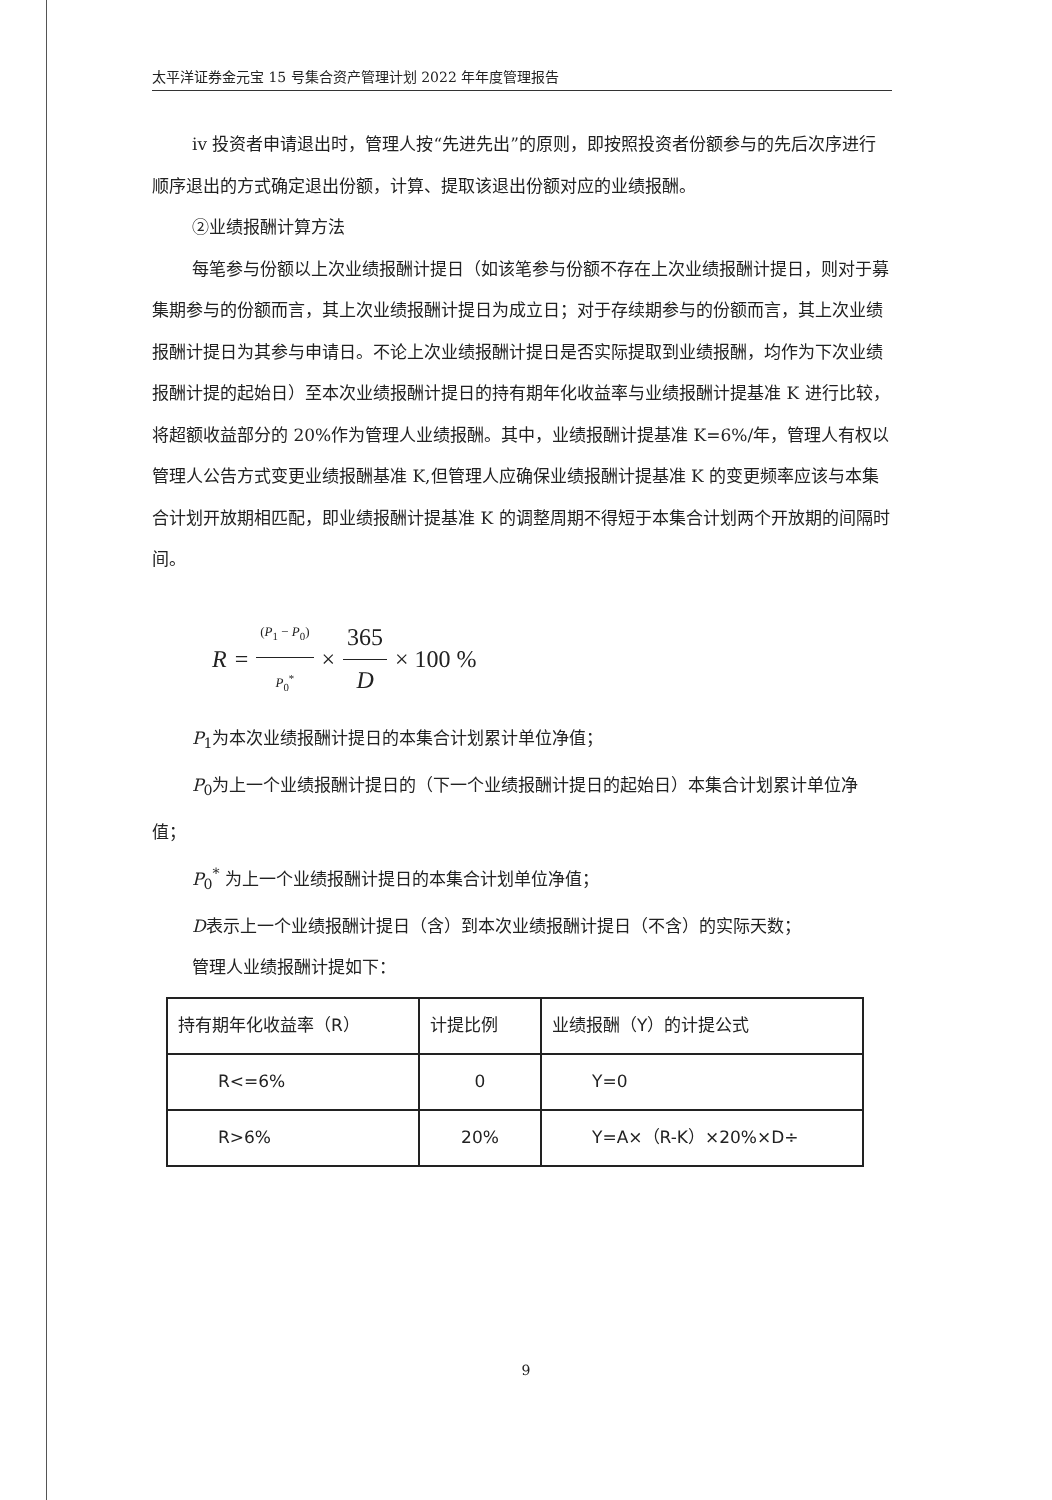太平洋证券金元宝 15 号集合资产管理计划 2022 年年度管理报告
iv 投资者申请退出时，管理人按“先进先出”的原则，即按照投资者份额参与的先后次序进行顺序退出的方式确定退出份额，计算、提取该退出份额对应的业绩报酬。
②业绩报酬计算方法
每笔参与份额以上次业绩报酬计提日（如该笔参与份额不存在上次业绩报酬计提日，则对于募集期参与的份额而言，其上次业绩报酬计提日为成立日；对于存续期参与的份额而言，其上次业绩报酬计提日为其参与申请日。不论上次业绩报酬计提日是否实际提取到业绩报酬，均作为下次业绩报酬计提的起始日）至本次业绩报酬计提日的持有期年化收益率与业绩报酬计提基准 K 进行比较，将超额收益部分的 20%作为管理人业绩报酬。其中，业绩报酬计提基准 K=6%/年，管理人有权以管理人公告方式变更业绩报酬基准 K,但管理人应确保业绩报酬计提基准 K 的变更频率应该与本集合计划开放期相匹配，即业绩报酬计提基准 K 的调整周期不得短于本集合计划两个开放期的间隔时间。
R = (P<sub>1</sub> − P<sub>0</sub>) P<sub>0</sub><sup>*</sup> × 365 D × 100 %
P<sub>1</sub>为本次业绩报酬计提日的本集合计划累计单位净值；
P<sub>0</sub>为上一个业绩报酬计提日的（下一个业绩报酬计提日的起始日）本集合计划累计单位净值；
P<sub>0</sub><sup>*</sup> 为上一个业绩报酬计提日的本集合计划单位净值；
D表示上一个业绩报酬计提日（含）到本次业绩报酬计提日（不含）的实际天数；
管理人业绩报酬计提如下：
| 持有期年化收益率（R） | 计提比例 | 业绩报酬（Y）的计提公式 |
| R<=6% | 0 | Y=0 |
| R>6% | 20% | Y=A×（R-K）×20%×D÷ |
9